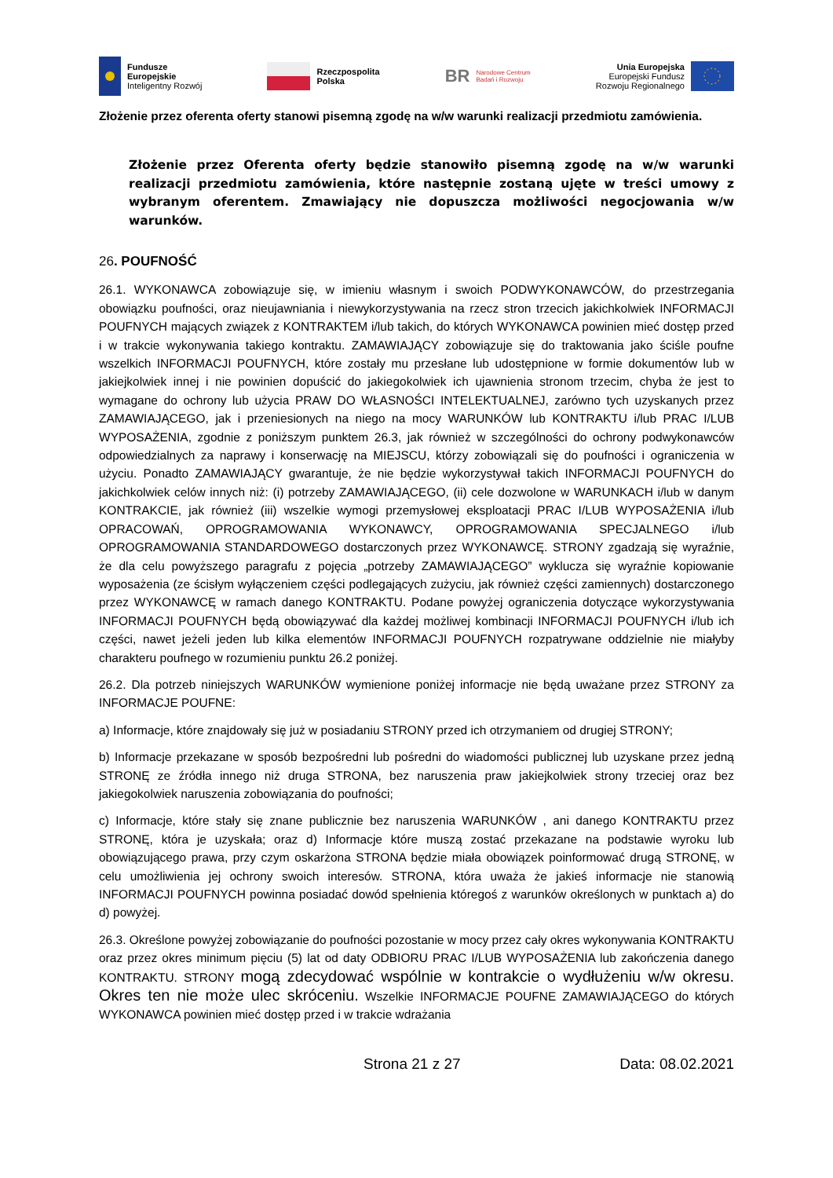Fundusze
Europejskie
Inteligentny Rozwój
Rzeczpospolita
Polska
BR Narodowe Centrum
Badań i Rozwoju
Unia Europejska
Europejski Fundusz
Rozwoju Regionalnego
Złożenie przez oferenta oferty stanowi pisemną zgodę na w/w warunki realizacji przedmiotu zamówienia.
Złożenie przez Oferenta oferty będzie stanowiło pisemną zgodę na w/w warunki realizacji przedmiotu zamówienia, które następnie zostaną ujęte w treści umowy z wybranym oferentem. Zmawiający nie dopuszcza możliwości negocjowania w/w warunków.
26. POUFNOŚĆ
26.1. WYKONAWCA zobowiązuje się, w imieniu własnym i swoich PODWYKONAWCÓW, do przestrzegania obowiązku poufności, oraz nieujawniania i niewykorzystywania na rzecz stron trzecich jakichkolwiek INFORMACJI POUFNYCH mających związek z KONTRAKTEM i/lub takich, do których WYKONAWCA powinien mieć dostęp przed i w trakcie wykonywania takiego kontraktu. ZAMAWIAJĄCY zobowiązuje się do traktowania jako ściśle poufne wszelkich INFORMACJI POUFNYCH, które zostały mu przesłane lub udostępnione w formie dokumentów lub w jakiejkolwiek innej i nie powinien dopuścić do jakiegokolwiek ich ujawnienia stronom trzecim, chyba że jest to wymagane do ochrony lub użycia PRAW DO WŁASNOŚCI INTELEKTUALNEJ, zarówno tych uzyskanych przez ZAMAWIAJĄCEGO, jak i przeniesionych na niego na mocy WARUNKÓW lub KONTRAKTU i/lub PRAC I/LUB WYPOSAŻENIA, zgodnie z poniższym punktem 26.3, jak również w szczególności do ochrony podwykonawców odpowiedzialnych za naprawy i konserwację na MIEJSCU, którzy zobowiązali się do poufności i ograniczenia w użyciu. Ponadto ZAMAWIAJĄCY gwarantuje, że nie będzie wykorzystywał takich INFORMACJI POUFNYCH do jakichkolwiek celów innych niż: (i) potrzeby ZAMAWIAJĄCEGO, (ii) cele dozwolone w WARUNKACH i/lub w danym KONTRAKCIE, jak również (iii) wszelkie wymogi przemysłowej eksploatacji PRAC I/LUB WYPOSAŻENIA i/lub OPRACOWAŃ, OPROGRAMOWANIA WYKONAWCY, OPROGRAMOWANIA SPECJALNEGO i/lub OPROGRAMOWANIA STANDARDOWEGO dostarczonych przez WYKONAWCĘ. STRONY zgadzają się wyraźnie, że dla celu powyższego paragrafu z pojęcia „potrzeby ZAMAWIAJĄCEGO” wyklucza się wyraźnie kopiowanie wyposażenia (ze ścisłym wyłączeniem części podlegających zużyciu, jak również części zamiennych) dostarczonego przez WYKONAWCĘ w ramach danego KONTRAKTU. Podane powyżej ograniczenia dotyczące wykorzystywania INFORMACJI POUFNYCH będą obowiązywać dla każdej możliwej kombinacji INFORMACJI POUFNYCH i/lub ich części, nawet jeżeli jeden lub kilka elementów INFORMACJI POUFNYCH rozpatrywane oddzielnie nie miałyby charakteru poufnego w rozumieniu punktu 26.2 poniżej.
26.2. Dla potrzeb niniejszych WARUNKÓW wymienione poniżej informacje nie będą uważane przez STRONY za INFORMACJE POUFNE:
a) Informacje, które znajdowały się już w posiadaniu STRONY przed ich otrzymaniem od drugiej STRONY;
b) Informacje przekazane w sposób bezpośredni lub pośredni do wiadomości publicznej lub uzyskane przez jedną STRONĘ ze źródła innego niż druga STRONA, bez naruszenia praw jakiejkolwiek strony trzeciej oraz bez jakiegokolwiek naruszenia zobowiązania do poufności;
c) Informacje, które stały się znane publicznie bez naruszenia WARUNKÓW , ani danego KONTRAKTU przez STRONĘ, która je uzyskała; oraz d) Informacje które muszą zostać przekazane na podstawie wyroku lub obowiązującego prawa, przy czym oskarżona STRONA będzie miała obowiązek poinformować drugą STRONĘ, w celu umożliwienia jej ochrony swoich interesów. STRONA, która uważa że jakieś informacje nie stanowią INFORMACJI POUFNYCH powinna posiadać dowód spełnienia któregoś z warunków określonych w punktach a) do d) powyżej.
26.3. Określone powyżej zobowiązanie do poufności pozostanie w mocy przez cały okres wykonywania KONTRAKTU oraz przez okres minimum pięciu (5) lat od daty ODBIORU PRAC I/LUB WYPOSAŻENIA lub zakończenia danego KONTRAKTU. STRONY mogą zdecydować wspólnie w kontrakcie o wydłużeniu w/w okresu. Okres ten nie może ulec skróceniu. Wszelkie INFORMACJE POUFNE ZAMAWIAJĄCEGO do których WYKONAWCA powinien mieć dostęp przed i w trakcie wdrażania
Strona 21 z 27 Data: 08.02.2021